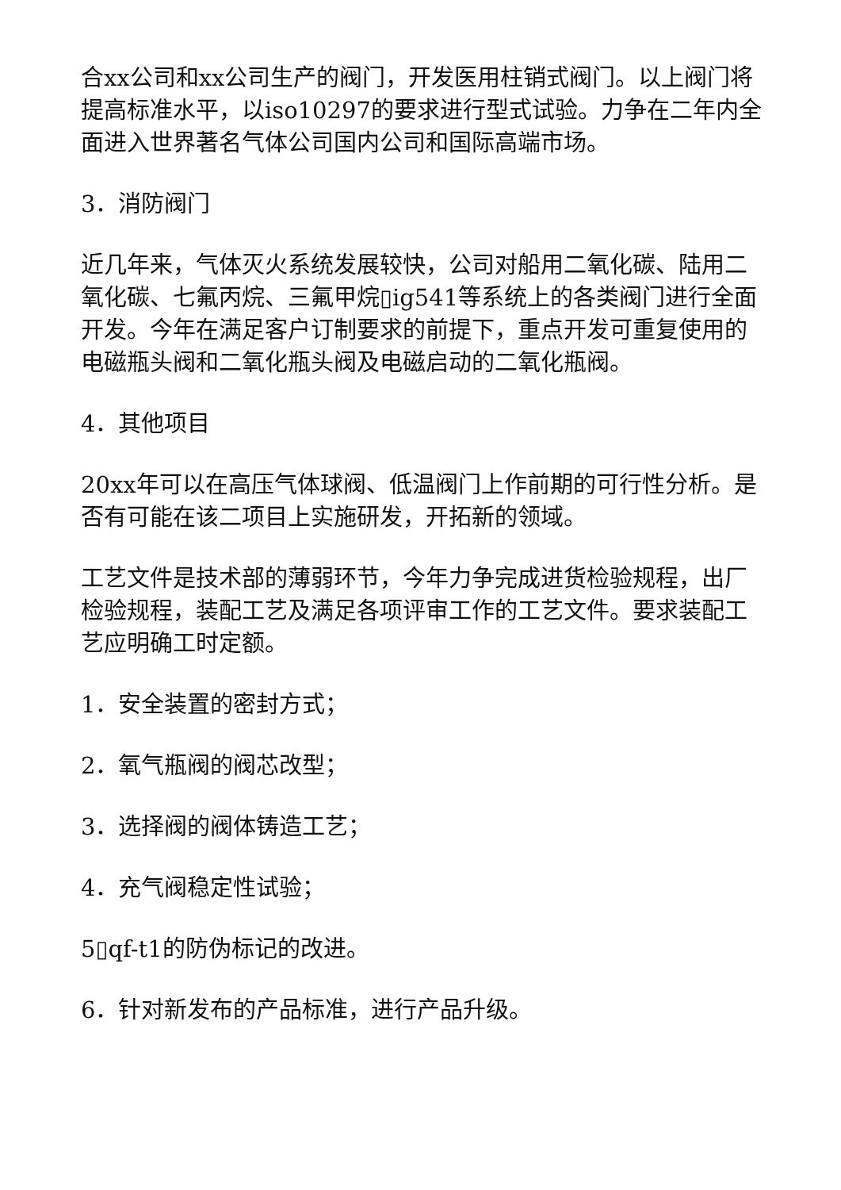合xx公司和xx公司生产的阀门，开发医用柱销式阀门。以上阀门将提高标准水平，以iso10297的要求进行型式试验。力争在二年内全面进入世界著名气体公司国内公司和国际高端市场。
3．消防阀门
近几年来，气体灭火系统发展较快，公司对船用二氧化碳、陆用二氧化碳、七氟丙烷、三氟甲烷▯ig541等系统上的各类阀门进行全面开发。今年在满足客户订制要求的前提下，重点开发可重复使用的电磁瓶头阀和二氧化瓶头阀及电磁启动的二氧化瓶阀。
4．其他项目
20xx年可以在高压气体球阀、低温阀门上作前期的可行性分析。是否有可能在该二项目上实施研发，开拓新的领域。
工艺文件是技术部的薄弱环节，今年力争完成进货检验规程，出厂检验规程，装配工艺及满足各项评审工作的工艺文件。要求装配工艺应明确工时定额。
1．安全装置的密封方式；
2．氧气瓶阀的阀芯改型；
3．选择阀的阀体铸造工艺；
4．充气阀稳定性试验；
5▯qf-t1的防伪标记的改进。
6．针对新发布的产品标准，进行产品升级。